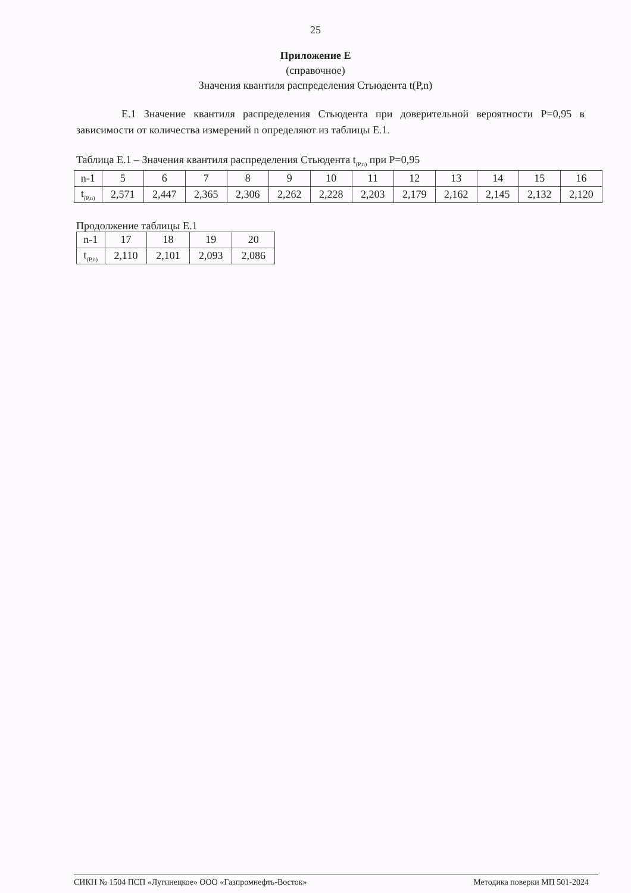25
Приложение Е
(справочное)
Значения квантиля распределения Стьюдента t(P,n)
Е.1 Значение квантиля распределения Стьюдента при доверительной вероятности P=0,95 в зависимости от количества измерений n определяют из таблицы Е.1.
Таблица Е.1 – Значения квантиля распределения Стьюдента t<sub>(P,n)</sub> при P=0,95
| n-1 | 5 | 6 | 7 | 8 | 9 | 10 | 11 | 12 | 13 | 14 | 15 | 16 |
| t<sub>(P,n)</sub> | 2,571 | 2,447 | 2,365 | 2,306 | 2,262 | 2,228 | 2,203 | 2,179 | 2,162 | 2,145 | 2,132 | 2,120 |
Продолжение таблицы Е.1
| n-1 | 17 | 18 | 19 | 20 |
| t<sub>(P,n)</sub> | 2,110 | 2,101 | 2,093 | 2,086 |
СИКН № 1504 ПСП «Лугинецкое» ООО «Газпромнефть-Восток» Методика поверки МП 501-2024